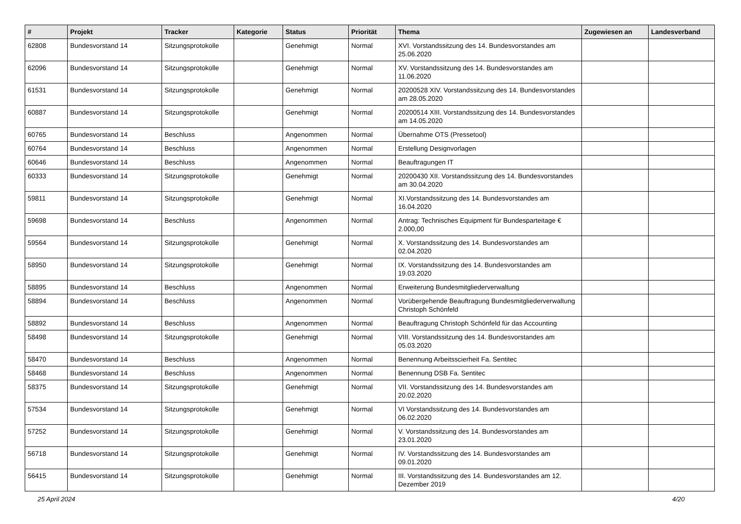| # | Projekt | Tracker | Kategorie | Status | Priorität | Thema | Zugewiesen an | Landesverband |
| --- | --- | --- | --- | --- | --- | --- | --- | --- |
| 62808 | Bundesvorstand 14 | Sitzungsprotokolle | | Genehmigt | Normal | XVI. Vorstandssitzung des 14. Bundesvorstandes am 25.06.2020 | | |
| 62096 | Bundesvorstand 14 | Sitzungsprotokolle | | Genehmigt | Normal | XV. Vorstandssitzung des 14. Bundesvorstandes am 11.06.2020 | | |
| 61531 | Bundesvorstand 14 | Sitzungsprotokolle | | Genehmigt | Normal | 20200528 XIV. Vorstandssitzung des 14. Bundesvorstandes am 28.05.2020 | | |
| 60887 | Bundesvorstand 14 | Sitzungsprotokolle | | Genehmigt | Normal | 20200514 XIII. Vorstandssitzung des 14. Bundesvorstandes am 14.05.2020 | | |
| 60765 | Bundesvorstand 14 | Beschluss | | Angenommen | Normal | Übernahme OTS (Pressetool) | | |
| 60764 | Bundesvorstand 14 | Beschluss | | Angenommen | Normal | Erstellung Designvorlagen | | |
| 60646 | Bundesvorstand 14 | Beschluss | | Angenommen | Normal | Beauftragungen IT | | |
| 60333 | Bundesvorstand 14 | Sitzungsprotokolle | | Genehmigt | Normal | 20200430 XII. Vorstandssitzung des 14. Bundesvorstandes am 30.04.2020 | | |
| 59811 | Bundesvorstand 14 | Sitzungsprotokolle | | Genehmigt | Normal | XI.Vorstandssitzung des 14. Bundesvorstandes am 16.04.2020 | | |
| 59698 | Bundesvorstand 14 | Beschluss | | Angenommen | Normal | Antrag: Technisches Equipment für Bundesparteitage € 2.000,00 | | |
| 59564 | Bundesvorstand 14 | Sitzungsprotokolle | | Genehmigt | Normal | X. Vorstandssitzung des 14. Bundesvorstandes am 02.04.2020 | | |
| 58950 | Bundesvorstand 14 | Sitzungsprotokolle | | Genehmigt | Normal | IX. Vorstandssitzung des 14. Bundesvorstandes am 19.03.2020 | | |
| 58895 | Bundesvorstand 14 | Beschluss | | Angenommen | Normal | Erweiterung Bundesmitgliederverwaltung | | |
| 58894 | Bundesvorstand 14 | Beschluss | | Angenommen | Normal | Vorübergehende Beauftragung Bundesmitgliederverwaltung Christoph Schönfeld | | |
| 58892 | Bundesvorstand 14 | Beschluss | | Angenommen | Normal | Beauftragung Christoph Schönfeld für das Accounting | | |
| 58498 | Bundesvorstand 14 | Sitzungsprotokolle | | Genehmigt | Normal | VIII. Vorstandssitzung des 14. Bundesvorstandes am 05.03.2020 | | |
| 58470 | Bundesvorstand 14 | Beschluss | | Angenommen | Normal | Benennung Arbeitsscierheit Fa. Sentitec | | |
| 58468 | Bundesvorstand 14 | Beschluss | | Angenommen | Normal | Benennung DSB Fa. Sentitec | | |
| 58375 | Bundesvorstand 14 | Sitzungsprotokolle | | Genehmigt | Normal | VII. Vorstandssitzung des 14. Bundesvorstandes am 20.02.2020 | | |
| 57534 | Bundesvorstand 14 | Sitzungsprotokolle | | Genehmigt | Normal | VI Vorstandssitzung des 14. Bundesvorstandes am 06.02.2020 | | |
| 57252 | Bundesvorstand 14 | Sitzungsprotokolle | | Genehmigt | Normal | V. Vorstandssitzung des 14. Bundesvorstandes am 23.01.2020 | | |
| 56718 | Bundesvorstand 14 | Sitzungsprotokolle | | Genehmigt | Normal | IV. Vorstandssitzung des 14. Bundesvorstandes am 09.01.2020 | | |
| 56415 | Bundesvorstand 14 | Sitzungsprotokolle | | Genehmigt | Normal | III. Vorstandssitzung des 14. Bundesvorstandes am 12. Dezember 2019 | | |
25 April 2024 4/20